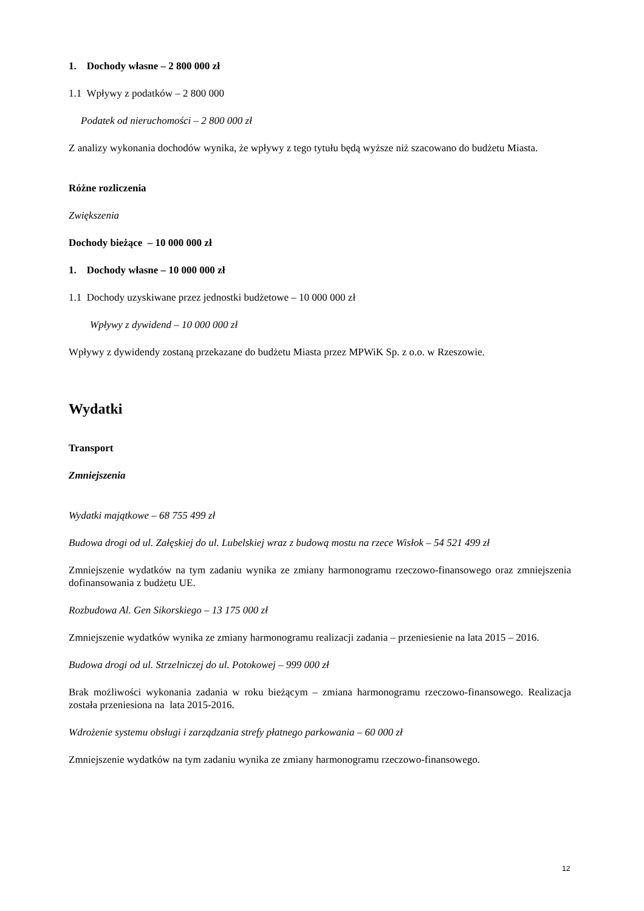1. Dochody własne – 2 800 000 zł
1.1 Wpływy z podatków – 2 800 000
Podatek od nieruchomości – 2 800 000 zł
Z analizy wykonania dochodów wynika, że wpływy z tego tytułu będą wyższe niż szacowano do budżetu Miasta.
Różne rozliczenia
Zwiększenia
Dochody bieżące – 10 000 000 zł
1. Dochody własne – 10 000 000 zł
1.1 Dochody uzyskiwane przez jednostki budżetowe – 10 000 000 zł
Wpływy z dywidend – 10 000 000 zł
Wpływy z dywidendy zostaną przekazane do budżetu Miasta przez MPWiK Sp. z o.o. w Rzeszowie.
Wydatki
Transport
Zmniejszenia
Wydatki majątkowe – 68 755 499 zł
Budowa drogi od ul. Załęskiej do ul. Lubelskiej wraz z budową mostu na rzece Wisłok – 54 521 499 zł
Zmniejszenie wydatków na tym zadaniu wynika ze zmiany harmonogramu rzeczowo-finansowego oraz zmniejszenia dofinansowania z budżetu UE.
Rozbudowa Al. Gen Sikorskiego – 13 175 000 zł
Zmniejszenie wydatków wynika ze zmiany harmonogramu realizacji zadania – przeniesienie na lata 2015 – 2016.
Budowa drogi od ul. Strzelniczej do ul. Potokowej – 999 000 zł
Brak możliwości wykonania zadania w roku bieżącym – zmiana harmonogramu rzeczowo-finansowego. Realizacja została przeniesiona na lata 2015-2016.
Wdrożenie systemu obsługi i zarządzania strefy płatnego parkowania – 60 000 zł
Zmniejszenie wydatków na tym zadaniu wynika ze zmiany harmonogramu rzeczowo-finansowego.
12